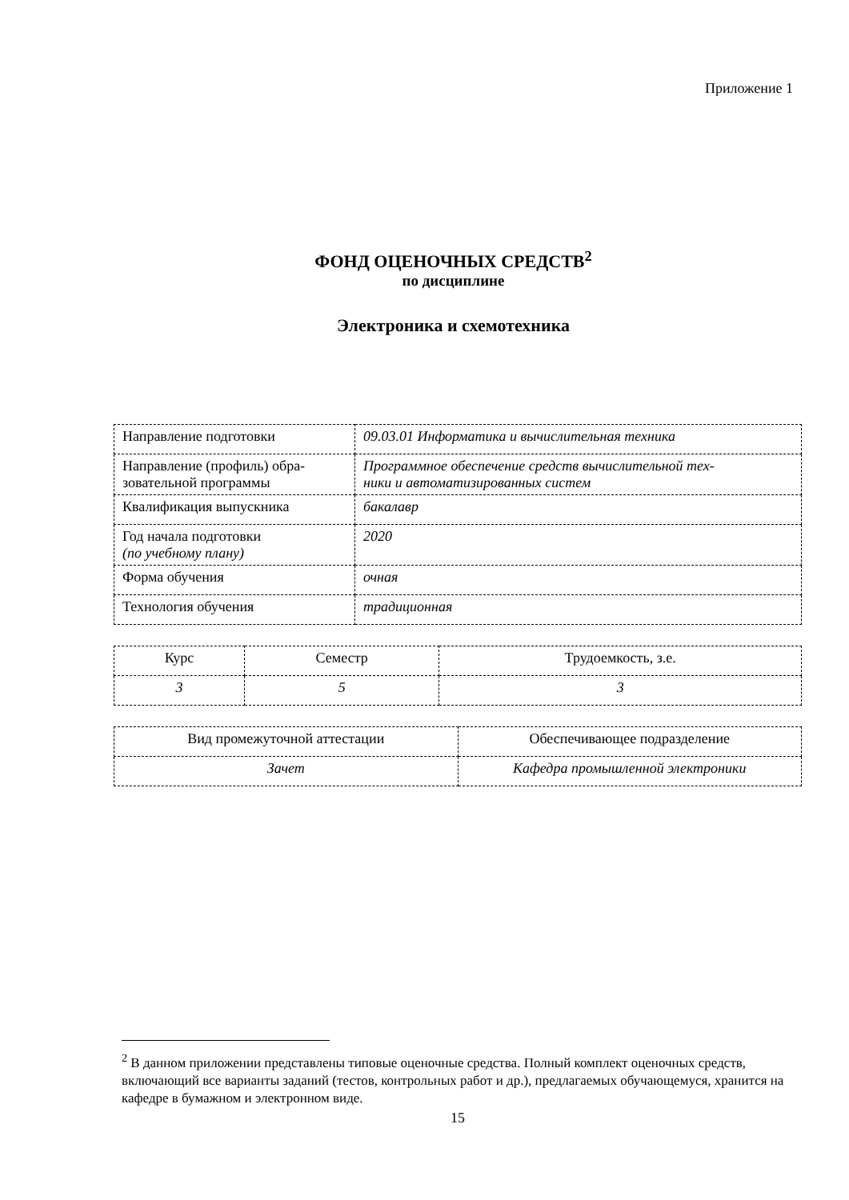Приложение 1
ФОНД ОЦЕНОЧНЫХ СРЕДСТВ<sup>2</sup>
по дисциплине
Электроника и схемотехника
| Направление подготовки | 09.03.01 Информатика и вычислительная техника |
| Направление (профиль) обра- зовательной программы | Программное обеспечение средств вычислительной тех- ники и автоматизированных систем |
| Квалификация выпускника | бакалавр |
| Год начала подготовки (по учебному плану) | 2020 |
| Форма обучения | очная |
| Технология обучения | традиционная |
| Курс | Семестр | Трудоемкость, з.е. |
| 3 | 5 | 3 |
| Вид промежуточной аттестации | Обеспечивающее подразделение |
| Зачет | Кафедра промышленной электроники |
<sup>2</sup> В данном приложении представлены типовые оценочные средства. Полный комплект оценочных средств, включающий все варианты заданий (тестов, контрольных работ и др.), предлагаемых обучающемуся, хранится на кафедре в бумажном и электронном виде.
15